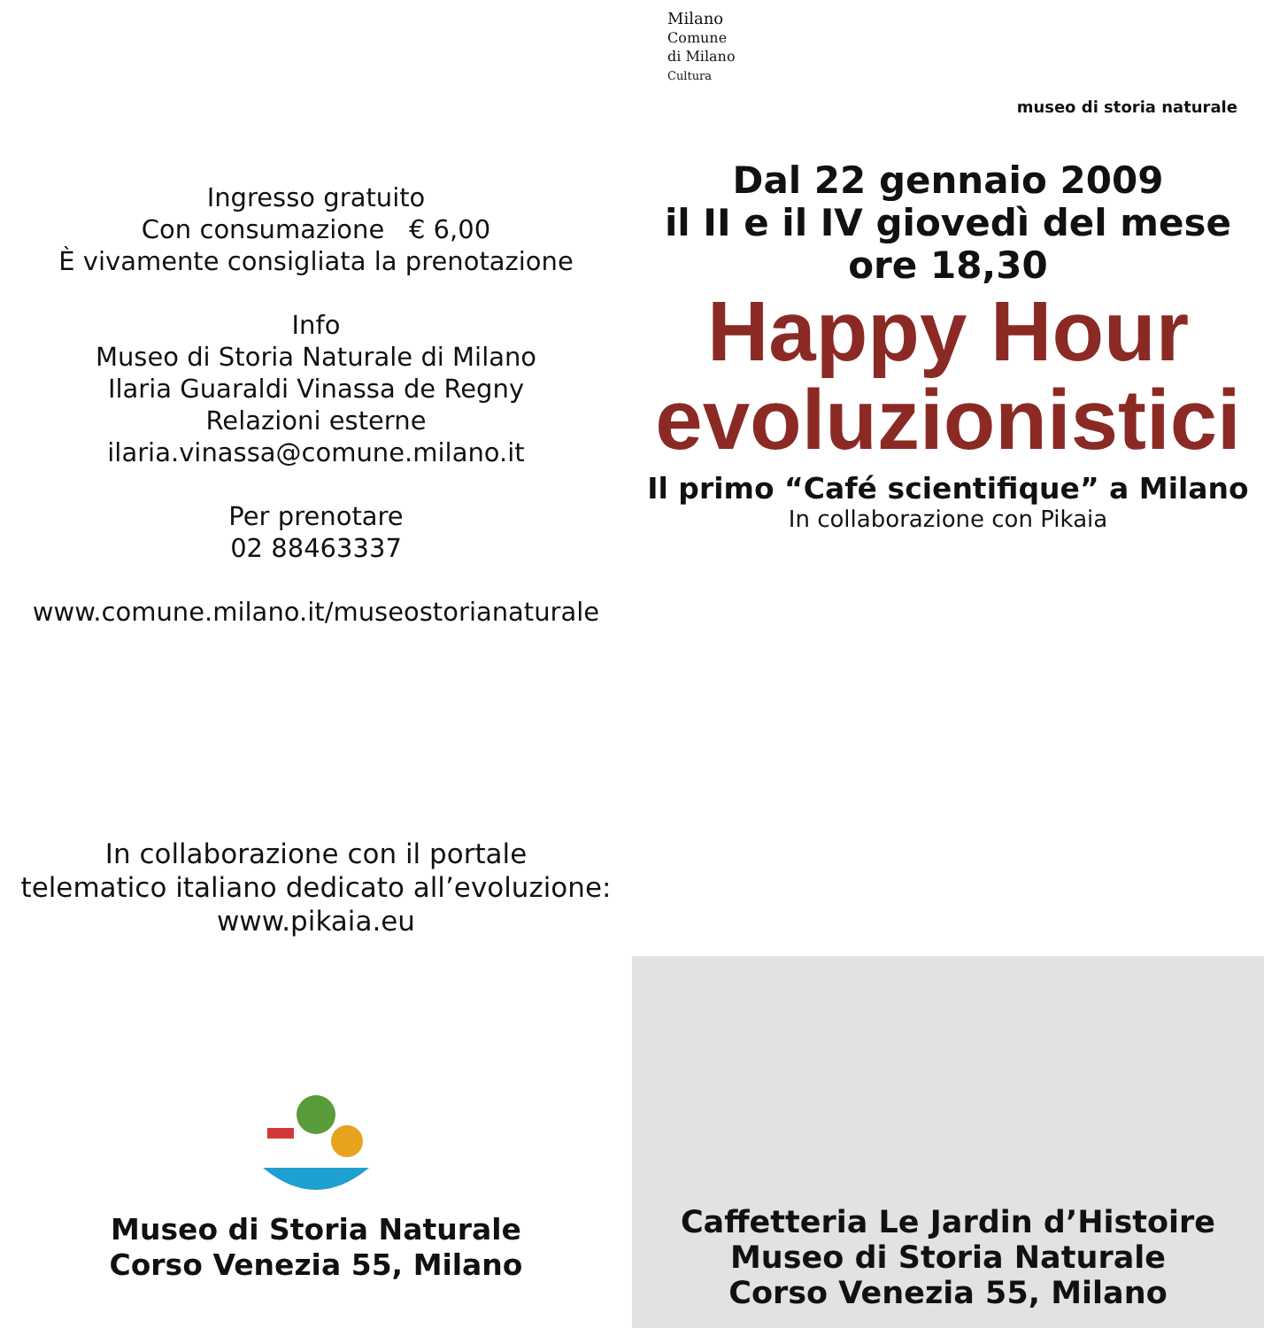Ingresso gratuito
Con consumazione € 6,00
È vivamente consigliata la prenotazione
Info
Museo di Storia Naturale di Milano
Ilaria Guaraldi Vinassa de Regny
Relazioni esterne
ilaria.vinassa@comune.milano.it
Per prenotare
02 88463337
www.comune.milano.it/museostorianaturale
In collaborazione con il portale
telematico italiano dedicato all’evoluzione:
www.pikaia.eu
Museo di Storia Naturale
Corso Venezia 55, Milano
Milano
Comune
di Milano
Cultura
museo di storia naturale
Dal 22 gennaio 2009
il II e il IV giovedì del mese
ore 18,30
Happy Hour
evoluzionistici
Il primo “Café scientifique” a Milano
In collaborazione con Pikaia
Caffetteria Le Jardin d’Histoire
Museo di Storia Naturale
Corso Venezia 55, Milano